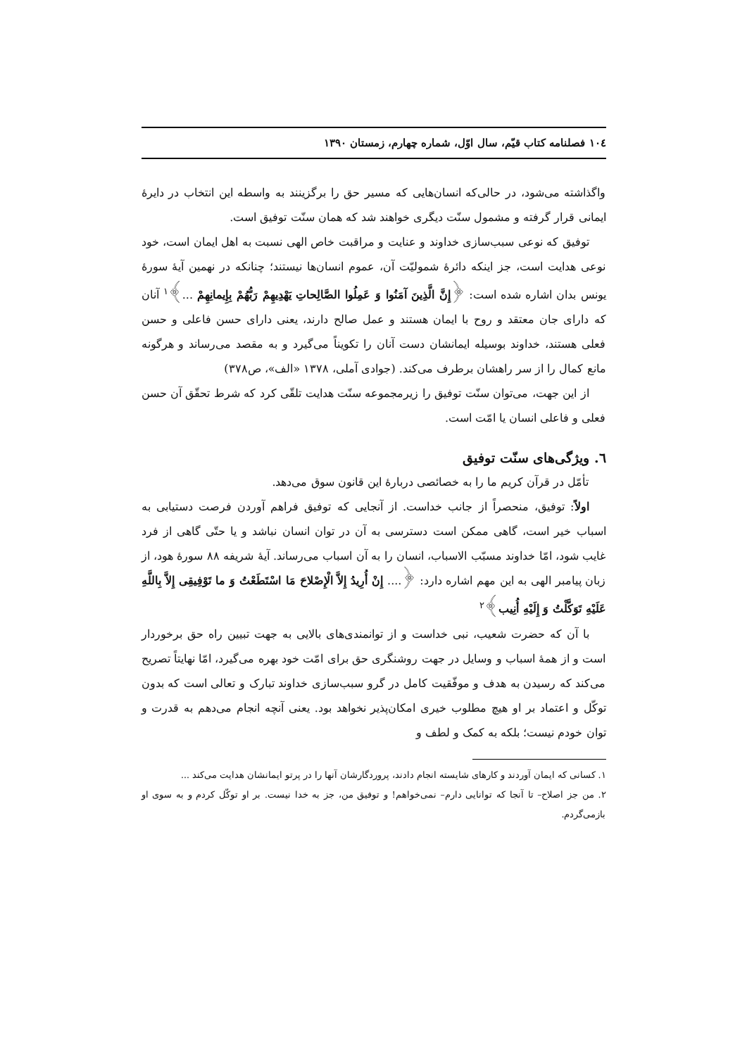۱۰٤ فصلنامه کتاب قیّم، سال اوّل، شماره چهارم، زمستان ۱۳۹۰
واگذاشته می‌شود، در حالی‌که انسان‌هایی که مسیر حق را برگزینند به واسطه این انتخاب در دایرهٔ ایمانی قرار گرفته و مشمول سنّت دیگری خواهند شد که همان سنّت توفیق است.
توفیق که نوعی سبب‌سازی خداوند و عنایت و مراقبت خاص الهی نسبت به اهل ایمان است، خود نوعی هدایت است، جز اینکه دائرهٔ شمولیّت آن، عموم انسان‌ها نیستند؛ چنانکه در نهمین آیهٔ سورهٔ یونس بدان اشاره شده است: ﴿إِنَّ الَّذِینَ آمَنُوا وَ عَمِلُوا الصَّالِحاتِ یَهْدِیهِمْ رَبُّهُمْ بِإِیمانِهِمْ ...﴾<sup>۱</sup> آنان که دارای جان معتقد و روح با ایمان هستند و عمل صالح دارند، یعنی دارای حسن فاعلی و حسن فعلی هستند، خداوند بوسیله ایمانشان دست آنان را تکویناً می‌گیرد و به مقصد می‌رساند و هرگونه مانع کمال را از سر راهشان برطرف می‌کند. (جوادی آملی، ۱۳۷۸ «الف»، ص۳۷۸)
از این جهت، می‌توان سنّت توفیق را زیرمجموعه سنّت هدایت تلقّی کرد که شرط تحقّق آن حسن فعلی و فاعلی انسان یا امّت است.
٦. ویژگی‌های سنّت توفیق
تأمّل در قرآن کریم ما را به خصائصی دربارهٔ این قانون سوق می‌دهد.
اولاً: توفیق، منحصراً از جانب خداست. از آنجایی که توفیق فراهم آوردن فرصت دستیابی به اسباب خیر است، گاهی ممکن است دسترسی به آن در توان انسان نباشد و یا حتّی گاهی از فرد غایب شود، امّا خداوند مسبّب الاسباب، انسان را به آن اسباب می‌رساند. آیهٔ شریفه ۸۸ سورهٔ هود، از زبان پیامبر الهی به این مهم اشاره دارد: ﴿.... إِنْ أُرِیدُ إِلاَّ الْإِصْلاحَ مَا اسْتَطَعْتُ وَ ما تَوْفِیقِی إِلاَّ بِاللَّهِ عَلَیْهِ تَوَکَّلْتُ وَ إِلَیْهِ أُنِیب﴾<sup>۲</sup>
با آن که حضرت شعیب، نبی خداست و از توانمندی‌های بالایی به جهت تبیین راه حق برخوردار است و از همهٔ اسباب و وسایل در جهت روشنگری حق برای امّت خود بهره می‌گیرد، امّا نهایتاً تصریح می‌کند که رسیدن به هدف و موفّقیت کامل در گرو سبب‌سازی خداوند تبارک و تعالی است که بدون توکّل و اعتماد بر او هیچ مطلوب خیری امکان‌پذیر نخواهد بود. یعنی آنچه انجام می‌دهم به قدرت و توان خودم نیست؛ بلکه به کمک و لطف و
۱. کسانی که ایمان آوردند و کارهای شایسته انجام دادند، پروردگارشان آنها را در پرتو ایمانشان هدایت می‌کند ...
۲. من جز اصلاح– تا آنجا که توانایی دارم– نمی‌خواهم! و توفیق من، جز به خدا نیست. بر او توکّل کردم و به سوی او بازمی‌گردم.